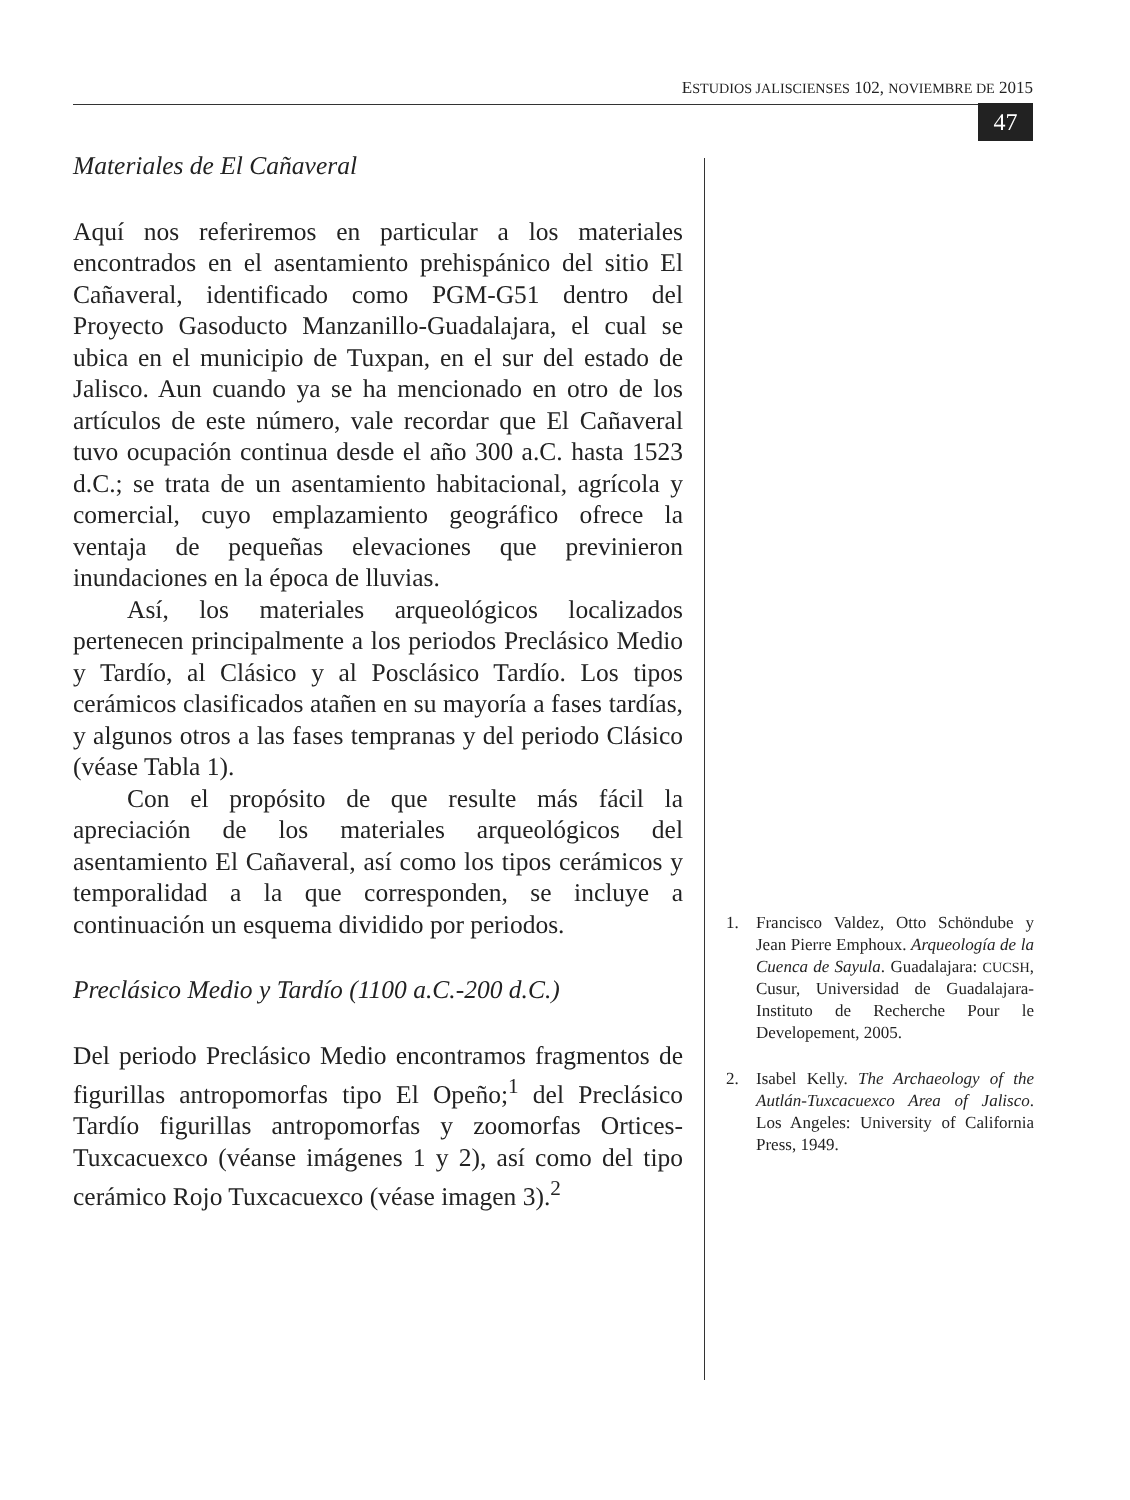ESTUDIOS JALISCIENSES 102, NOVIEMBRE DE 2015
47
Materiales de El Cañaveral
Aquí nos referiremos en particular a los materiales encontrados en el asentamiento prehispánico del sitio El Cañaveral, identificado como PGM-G51 dentro del Proyecto Gasoducto Manzanillo-Guadalajara, el cual se ubica en el municipio de Tuxpan, en el sur del estado de Jalisco. Aun cuando ya se ha mencionado en otro de los artículos de este número, vale recordar que El Cañaveral tuvo ocupación continua desde el año 300 a.C. hasta 1523 d.C.; se trata de un asentamiento habitacional, agrícola y comercial, cuyo emplazamiento geográfico ofrece la ventaja de pequeñas elevaciones que previnieron inundaciones en la época de lluvias.
Así, los materiales arqueológicos localizados pertenecen principalmente a los periodos Preclásico Medio y Tardío, al Clásico y al Posclásico Tardío. Los tipos cerámicos clasificados atañen en su mayoría a fases tardías, y algunos otros a las fases tempranas y del periodo Clásico (véase Tabla 1).
Con el propósito de que resulte más fácil la apreciación de los materiales arqueológicos del asentamiento El Cañaveral, así como los tipos cerámicos y temporalidad a la que corresponden, se incluye a continuación un esquema dividido por periodos.
Preclásico Medio y Tardío (1100 a.C.-200 d.C.)
Del periodo Preclásico Medio encontramos fragmentos de figurillas antropomorfas tipo El Opeño;<sup>1</sup> del Preclásico Tardío figurillas antropomorfas y zoomorfas Ortices-Tuxcacuexco (véanse imágenes 1 y 2), así como del tipo cerámico Rojo Tuxcacuexco (véase imagen 3).<sup>2</sup>
1. Francisco Valdez, Otto Schöndube y Jean Pierre Emphoux. Arqueología de la Cuenca de Sayula. Guadalajara: CUCSH, Cusur, Universidad de Guadalajara-Instituto de Recherche Pour le Developement, 2005.
2. Isabel Kelly. The Archaeology of the Autlán-Tuxcacuexco Area of Jalisco. Los Angeles: University of California Press, 1949.